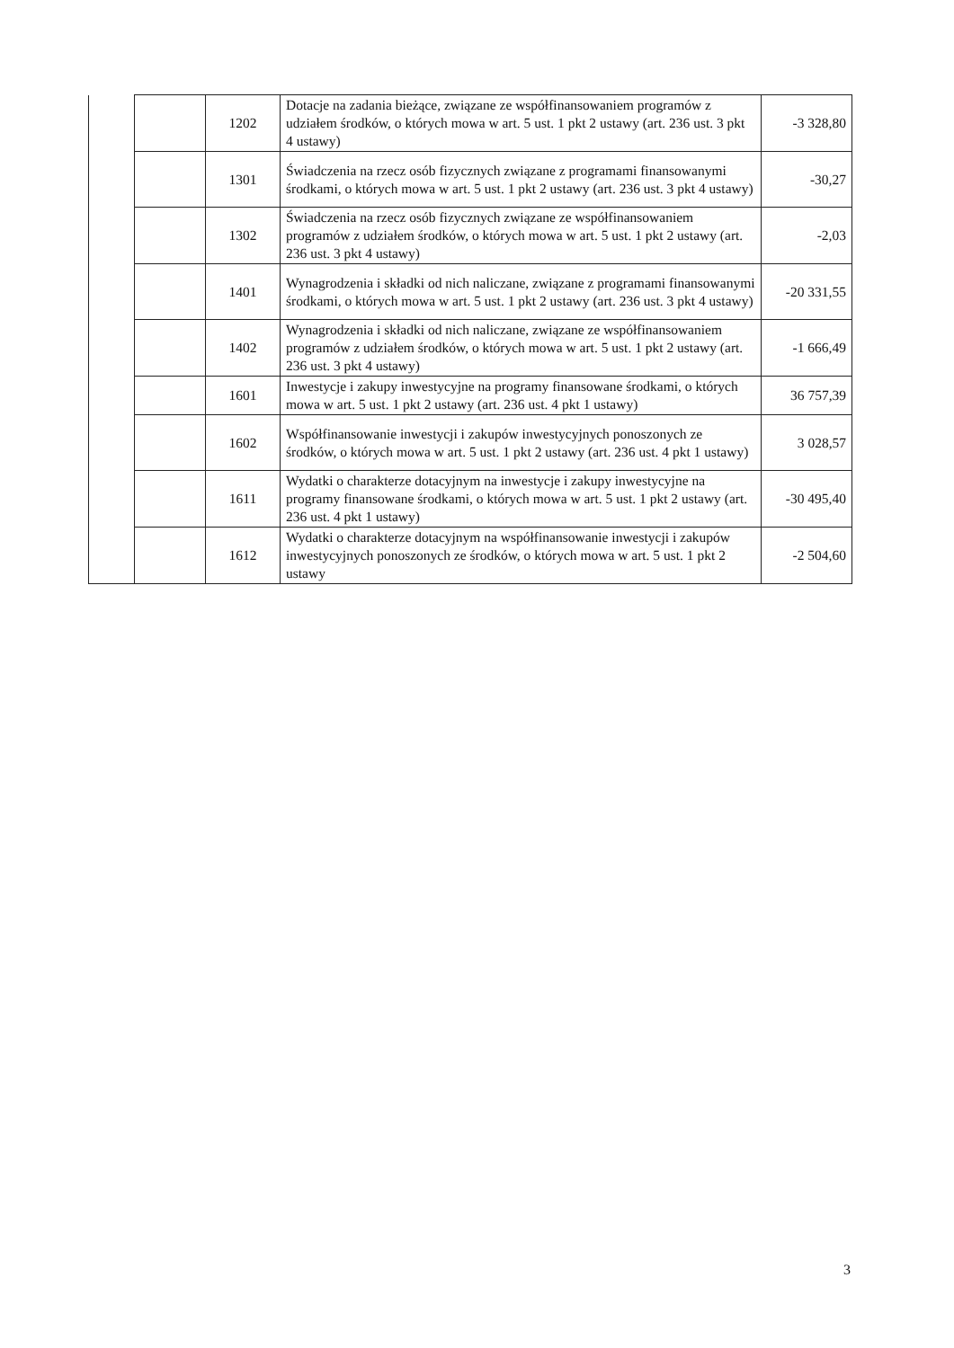| | | 1202 | Dotacje na zadania bieżące, związane ze współfinansowaniem programów z udziałem środków, o których mowa w art. 5 ust. 1 pkt 2 ustawy (art. 236 ust. 3 pkt 4 ustawy) | -3 328,80 |
| | | 1301 | Świadczenia na rzecz osób fizycznych związane z programami finansowanymi środkami, o których mowa w art. 5 ust. 1 pkt 2 ustawy (art. 236 ust. 3 pkt 4 ustawy) | -30,27 |
| | | 1302 | Świadczenia na rzecz osób fizycznych związane ze współfinansowaniem programów z udziałem środków, o których mowa w art. 5 ust. 1 pkt 2 ustawy (art. 236 ust. 3 pkt 4 ustawy) | -2,03 |
| | | 1401 | Wynagrodzenia i składki od nich naliczane, związane z programami finansowanymi środkami, o których mowa w art. 5 ust. 1 pkt 2 ustawy (art. 236 ust. 3 pkt 4 ustawy) | -20 331,55 |
| | | 1402 | Wynagrodzenia i składki od nich naliczane, związane ze współfinansowaniem programów z udziałem środków, o których mowa w art. 5 ust. 1 pkt 2 ustawy (art. 236 ust. 3 pkt 4 ustawy) | -1 666,49 |
| | | 1601 | Inwestycje i zakupy inwestycyjne na programy finansowane środkami, o których mowa w art. 5 ust. 1 pkt 2 ustawy (art. 236 ust. 4 pkt 1 ustawy) | 36 757,39 |
| | | 1602 | Współfinansowanie inwestycji i zakupów inwestycyjnych ponoszonych ze środków, o których mowa w art. 5 ust. 1 pkt 2 ustawy (art. 236 ust. 4 pkt 1 ustawy) | 3 028,57 |
| | | 1611 | Wydatki o charakterze dotacyjnym na inwestycje i zakupy inwestycyjne na programy finansowane środkami, o których mowa w art. 5 ust. 1 pkt 2 ustawy (art. 236 ust. 4 pkt 1 ustawy) | -30 495,40 |
| | | 1612 | Wydatki o charakterze dotacyjnym na współfinansowanie inwestycji i zakupów inwestycyjnych ponoszonych ze środków, o których mowa w art. 5 ust. 1 pkt 2 ustawy | -2 504,60 |
3